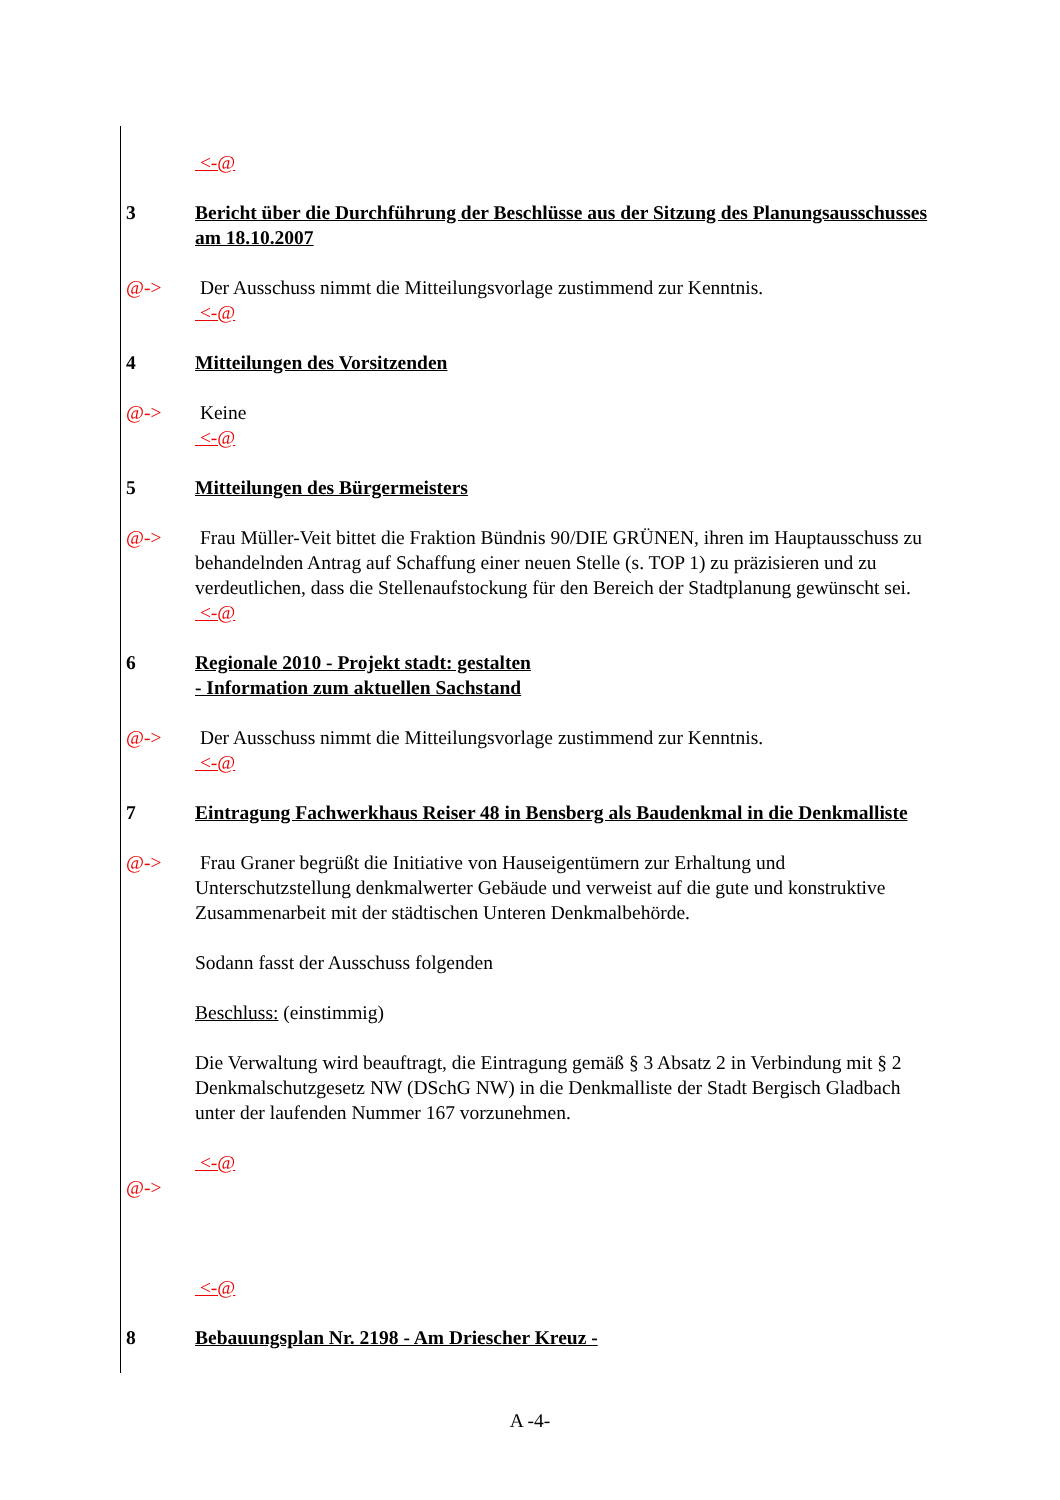<-@
3 Bericht über die Durchführung der Beschlüsse aus der Sitzung des Planungsausschusses am 18.10.2007
@-> Der Ausschuss nimmt die Mitteilungsvorlage zustimmend zur Kenntnis.
<-@
4 Mitteilungen des Vorsitzenden
@-> Keine
<-@
5 Mitteilungen des Bürgermeisters
@-> Frau Müller-Veit bittet die Fraktion Bündnis 90/DIE GRÜNEN, ihren im Hauptausschuss zu behandelnden Antrag auf Schaffung einer neuen Stelle (s. TOP 1) zu präzisieren und zu verdeutlichen, dass die Stellenaufstockung für den Bereich der Stadtplanung gewünscht sei.
<-@
6 Regionale 2010 - Projekt stadt: gestalten
- Information zum aktuellen Sachstand
@-> Der Ausschuss nimmt die Mitteilungsvorlage zustimmend zur Kenntnis.
<-@
7 Eintragung Fachwerkhaus Reiser 48 in Bensberg als Baudenkmal in die Denkmalliste
@-> Frau Graner begrüßt die Initiative von Hauseigentümern zur Erhaltung und Unterschutzstellung denkmalwerter Gebäude und verweist auf die gute und konstruktive Zusammenarbeit mit der städtischen Unteren Denkmalbehörde.
Sodann fasst der Ausschuss folgenden
Beschluss: (einstimmig)
Die Verwaltung wird beauftragt, die Eintragung gemäß § 3 Absatz 2 in Verbindung mit § 2 Denkmalschutzgesetz NW (DSchG NW) in die Denkmalliste der Stadt Bergisch Gladbach unter der laufenden Nummer 167 vorzunehmen.
<-@
@->
<-@
8 Bebauungsplan Nr. 2198 - Am Driescher Kreuz -
A -4-